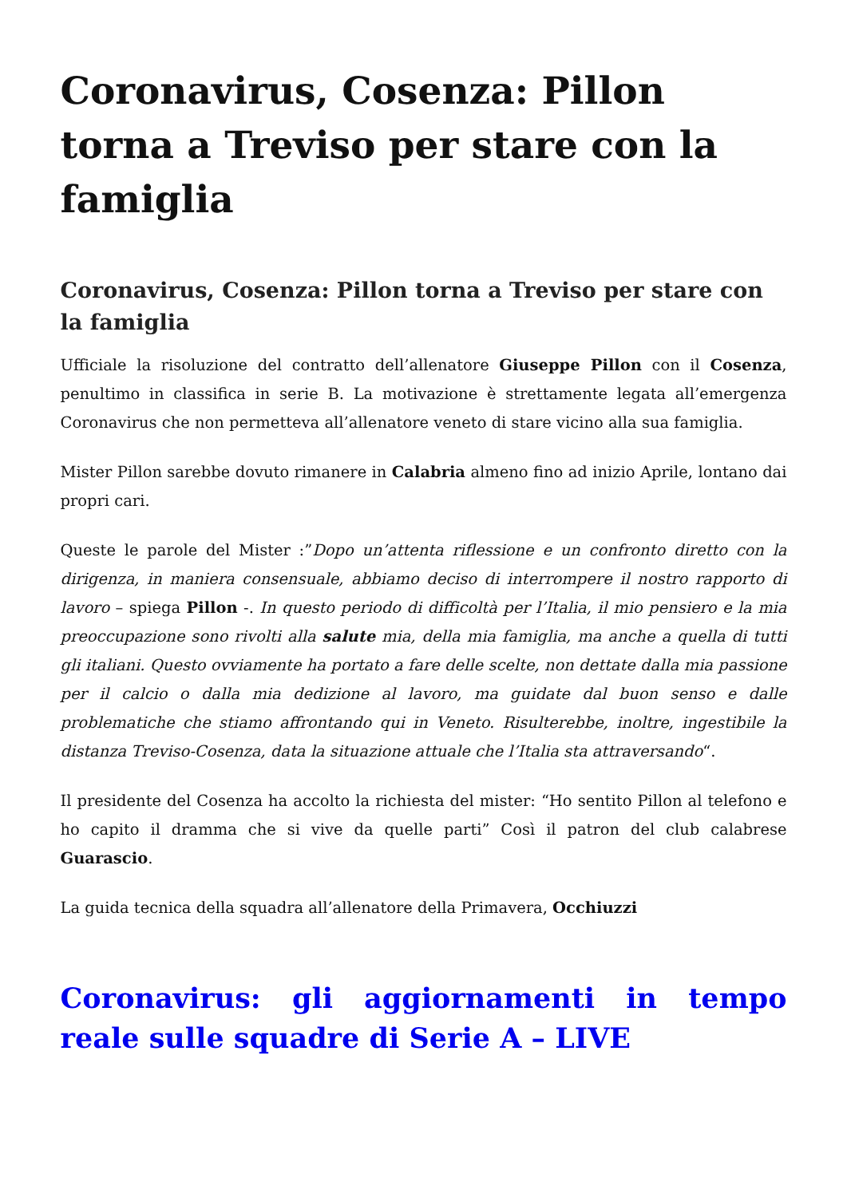Coronavirus, Cosenza: Pillon torna a Treviso per stare con la famiglia
Coronavirus, Cosenza: Pillon torna a Treviso per stare con la famiglia
Ufficiale la risoluzione del contratto dell’allenatore Giuseppe Pillon con il Cosenza, penultimo in classifica in serie B. La motivazione è strettamente legata all’emergenza Coronavirus che non permetteva all’allenatore veneto di stare vicino alla sua famiglia.
Mister Pillon sarebbe dovuto rimanere in Calabria almeno fino ad inizio Aprile, lontano dai propri cari.
Queste le parole del Mister :”Dopo un’attenta riflessione e un confronto diretto con la dirigenza, in maniera consensuale, abbiamo deciso di interrompere il nostro rapporto di lavoro – spiega Pillon -. In questo periodo di difficoltà per l’Italia, il mio pensiero e la mia preoccupazione sono rivolti alla salute mia, della mia famiglia, ma anche a quella di tutti gli italiani. Questo ovviamente ha portato a fare delle scelte, non dettate dalla mia passione per il calcio o dalla mia dedizione al lavoro, ma guidate dal buon senso e dalle problematiche che stiamo affrontando qui in Veneto. Risulterebbe, inoltre, ingestibile la distanza Treviso-Cosenza, data la situazione attuale che l’Italia sta attraversando“.
Il presidente del Cosenza ha accolto la richiesta del mister: “Ho sentito Pillon al telefono e ho capito il dramma che si vive da quelle parti” Così il patron del club calabrese Guarascio.
La guida tecnica della squadra all’allenatore della Primavera, Occhiuzzi
Coronavirus: gli aggiornamenti in tempo reale sulle squadre di Serie A – LIVE